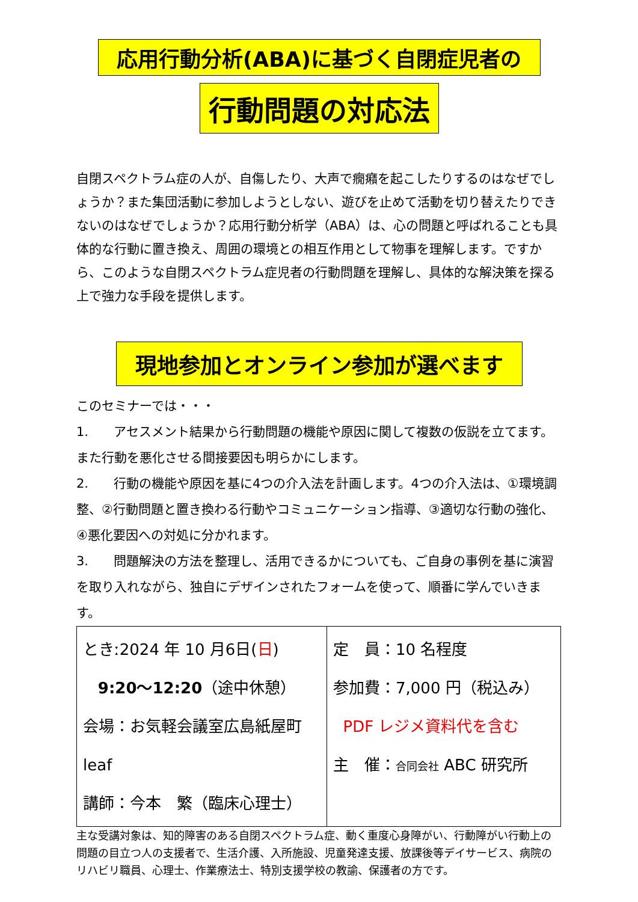応用行動分析(ABA)に基づく自閉症児者の
行動問題の対応法
自閉スペクトラム症の人が、自傷したり、大声で癇癪を起こしたりするのはなぜでしょうか？また集団活動に参加しようとしない、遊びを止めて活動を切り替えたりできないのはなぜでしょうか？応用行動分析学（ABA）は、心の問題と呼ばれることも具体的な行動に置き換え、周囲の環境との相互作用として物事を理解します。ですから、このような自閉スペクトラム症児者の行動問題を理解し、具体的な解決策を探る上で強力な手段を提供します。
現地参加とオンライン参加が選べます
このセミナーでは・・・
1.　　アセスメント結果から行動問題の機能や原因に関して複数の仮説を立てます。また行動を悪化させる間接要因も明らかにします。
2.　　行動の機能や原因を基に4つの介入法を計画します。4つの介入法は、①環境調整、②行動問題と置き換わる行動やコミュニケーション指導、③適切な行動の強化、④悪化要因への対処に分かれます。
3.　　問題解決の方法を整理し、活用できるかについても、ご自身の事例を基に演習を取り入れながら、独自にデザインされたフォームを使って、順番に学んでいきます。
| ときː2024 年 10 月6日( 日 ) 9:20～12:20 （途中休憩） 会場：お気軽会議室広島紙屋町 leaf 講師：今本 繁（臨床心理士） | 定 員：10 名程度 参加費：7,000 円（税込み） PDF レジメ資料代を含む 主 催： 合同会社 ABC 研究所 |
主な受講対象は、知的障害のある自閉スペクトラム症、動く重度心身障がい、行動障がい行動上の問題の目立つ人の支援者で、生活介護、入所施設、児童発達支援、放課後等デイサービス、病院のリハビリ職員、心理士、作業療法士、特別支援学校の教諭、保護者の方です。